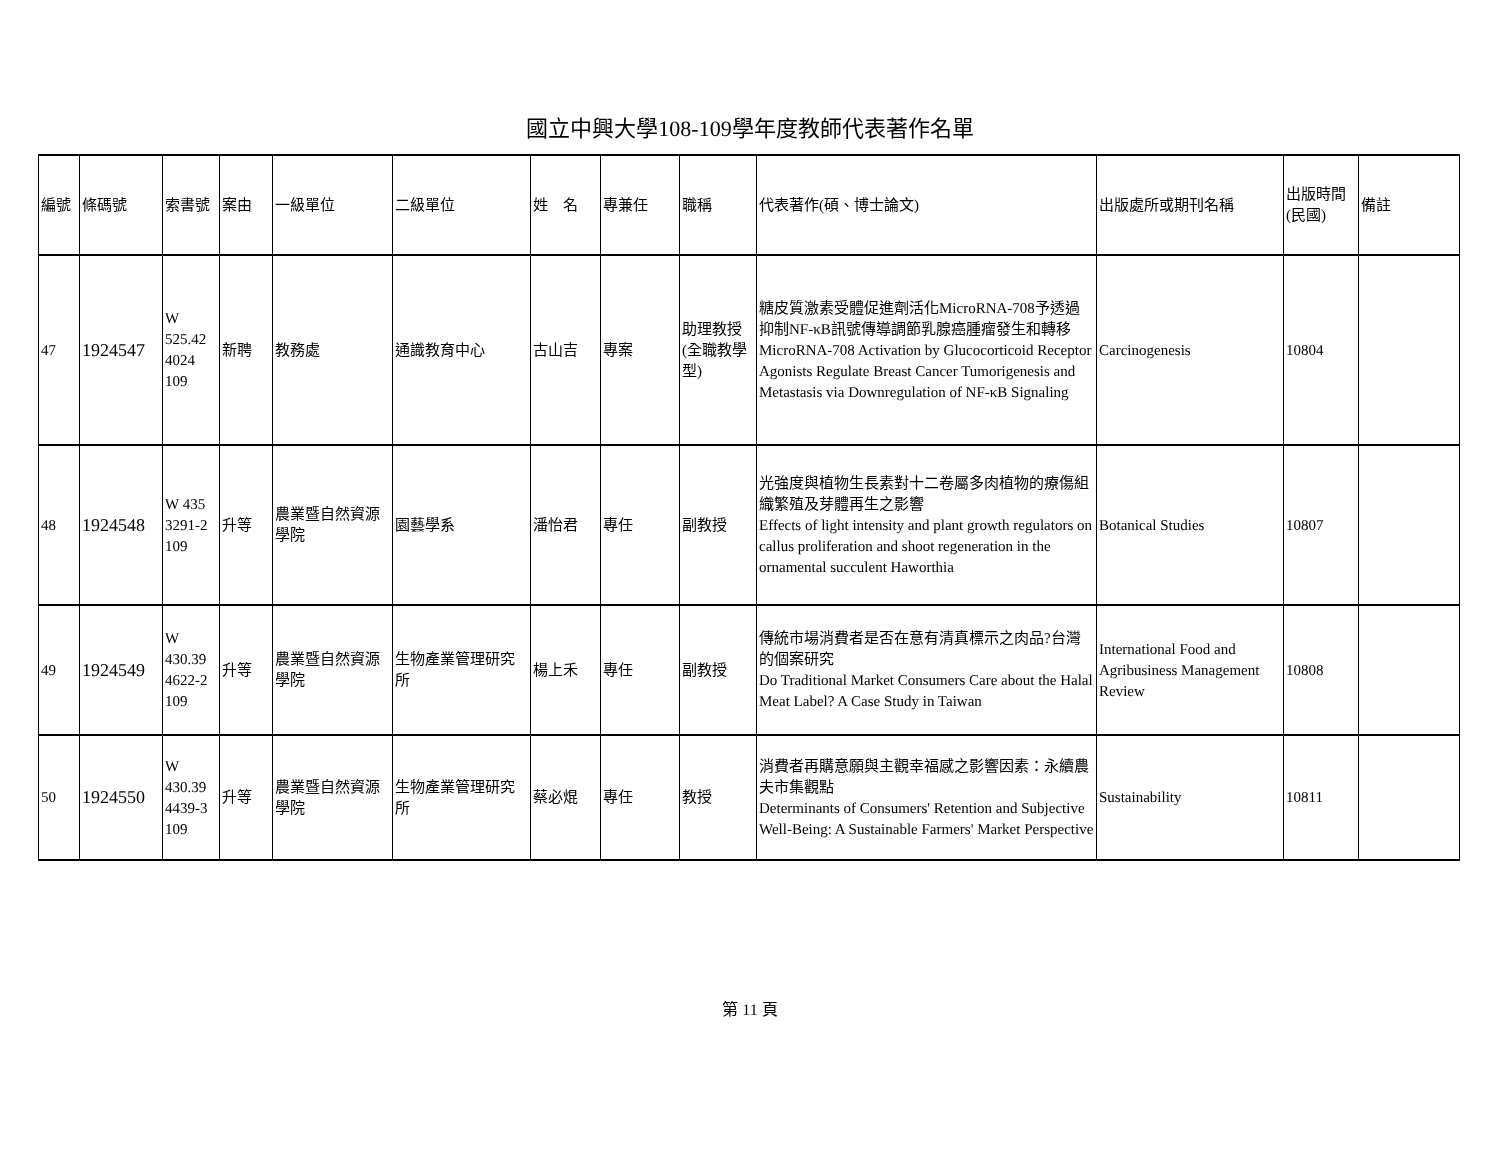國立中興大學108-109學年度教師代表著作名單
| 編號 | 條碼號 | 索書號 | 案由 | 一級單位 | 二級單位 | 姓 名 | 專兼任 | 職稱 | 代表著作(碩、博士論文) | 出版處所或期刊名稱 | 出版時間(民國) | 備註 |
| --- | --- | --- | --- | --- | --- | --- | --- | --- | --- | --- | --- | --- |
| 47 | 1924547 | W 525.42 4024 109 | 新聘 | 教務處 | 通識教育中心 | 古山吉 | 專案 | 助理教授(全職教學型) | 糖皮質激素受體促進劑活化MicroRNA-708予透過抑制NF-κB訊號傳導調節乳腺癌腫瘤發生和轉移 MicroRNA-708 Activation by Glucocorticoid Receptor Agonists Regulate Breast Cancer Tumorigenesis and Metastasis via Downregulation of NF-κB Signaling | Carcinogenesis | 10804 | |
| 48 | 1924548 | W 435 3291-2 109 | 升等 | 農業暨自然資源學院 | 園藝學系 | 潘怡君 | 專任 | 副教授 | 光強度與植物生長素對十二卷屬多肉植物的療傷組織繁殖及芽體再生之影響 Effects of light intensity and plant growth regulators on callus proliferation and shoot regeneration in the ornamental succulent Haworthia | Botanical Studies | 10807 | |
| 49 | 1924549 | W 430.39 4622-2 109 | 升等 | 農業暨自然資源學院 | 生物產業管理研究所 | 楊上禾 | 專任 | 副教授 | 傳統市場消費者是否在意有清真標示之肉品?台灣的個案研究 Do Traditional Market Consumers Care about the Halal Meat Label? A Case Study in Taiwan | International Food and Agribusiness Management Review | 10808 | |
| 50 | 1924550 | W 430.39 4439-3 109 | 升等 | 農業暨自然資源學院 | 生物產業管理研究所 | 蔡必焜 | 專任 | 教授 | 消費者再購意願與主觀幸福感之影響因素：永續農夫市集觀點 Determinants of Consumers' Retention and Subjective Well-Being: A Sustainable Farmers' Market Perspective | Sustainability | 10811 | |
第 11 頁